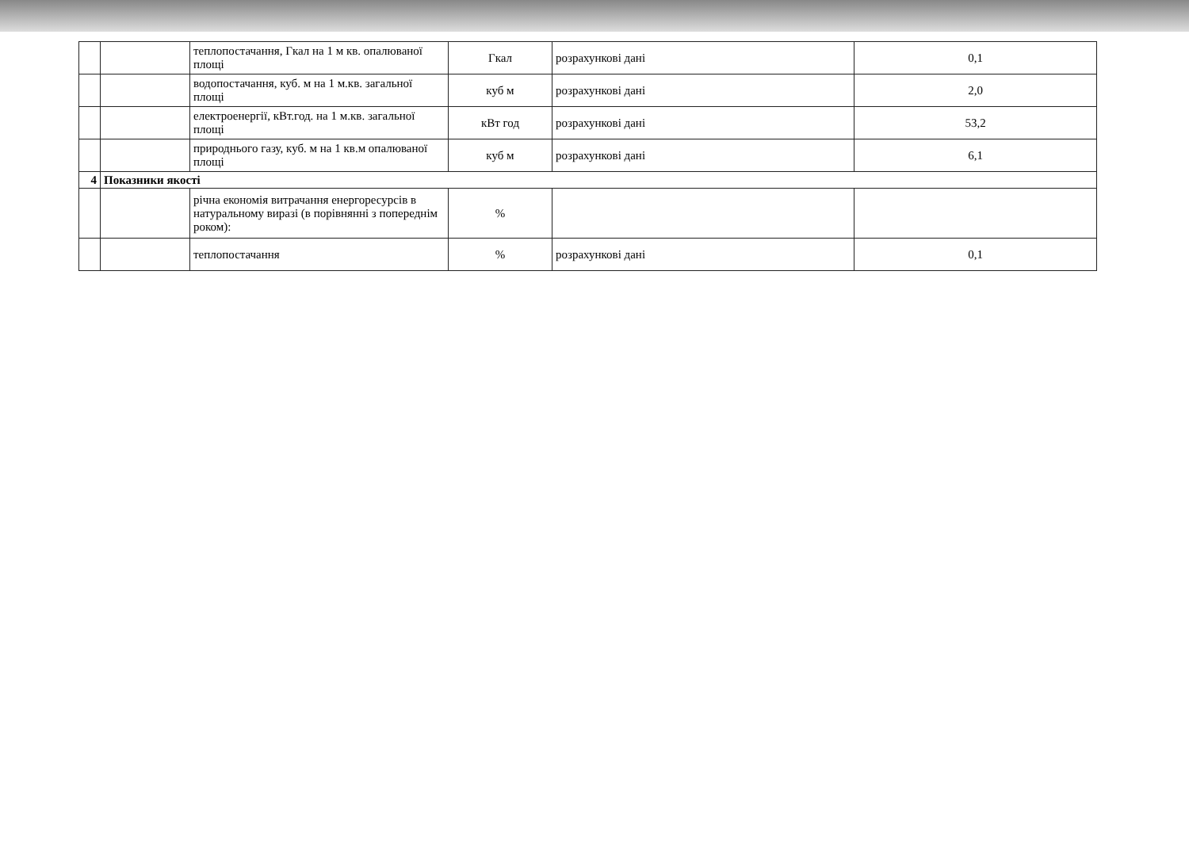| | | теплопостачання, Гкал на 1 м кв. опалюваної площі | Гкал | розрахункові дані | 0,1 |
| | | водопостачання, куб. м на 1 м.кв. загальної площі | куб м | розрахункові дані | 2,0 |
| | | електроенергії, кВт.год. на 1 м.кв. загальної площі | кВт год | розрахункові дані | 53,2 |
| | | природнього газу, куб. м на 1 кв.м опалюваної площі | куб м | розрахункові дані | 6,1 |
| 4 | Показники якості | | | | |
| | | річна економія витрачання енергоресурсів в натуральному виразі (в порівнянні з попереднім роком): | % | | |
| | | теплопостачання | % | розрахункові дані | 0,1 |